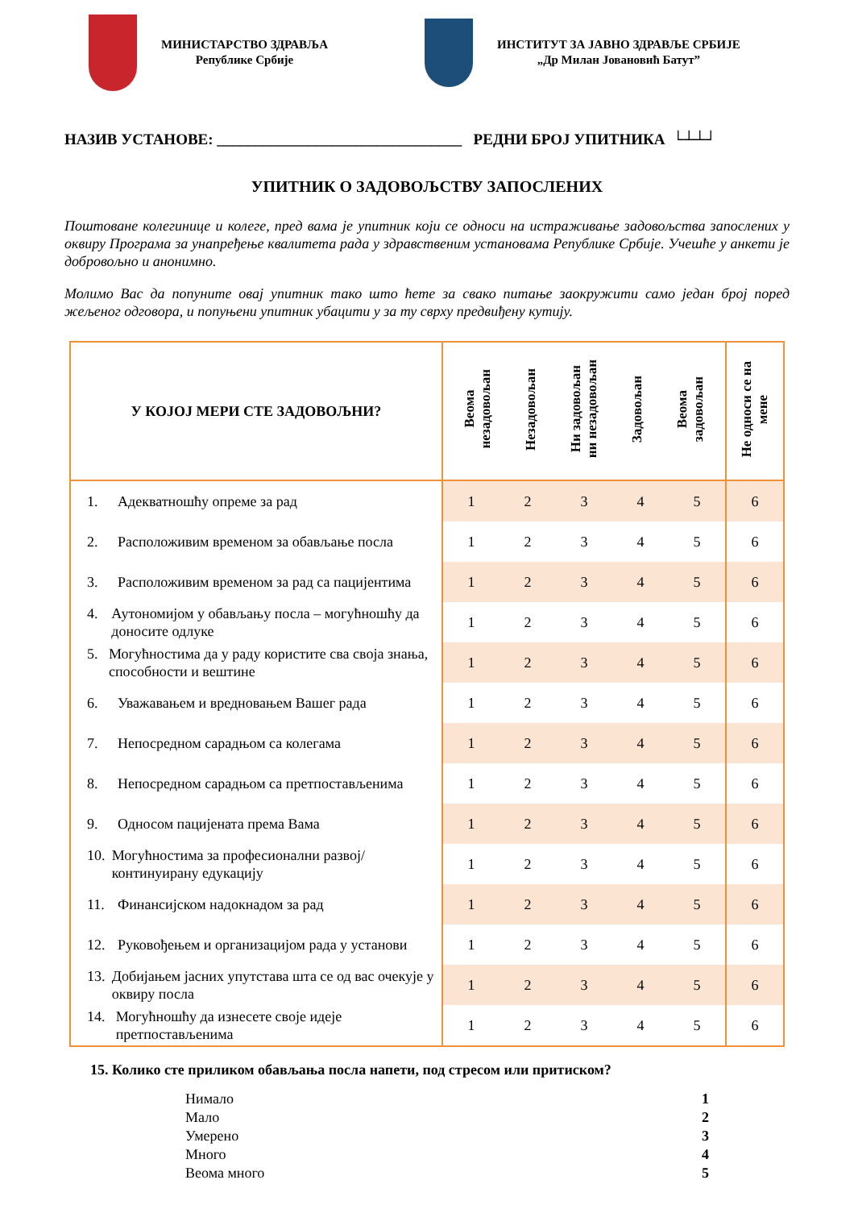МИНИСТАРСТВО ЗДРАВЉА
Републике Србије
ИНСТИТУТ ЗА ЈАВНО ЗДРАВЉЕ СРБИЈЕ
„Др Милан Јовановић Батут”
НАЗИВ УСТАНОВЕ: ________________________________ РЕДНИ БРОЈ УПИТНИКА └┴┴┘
УПИТНИК О ЗАДОВОЉСТВУ ЗАПОСЛЕНИХ
Поштоване колегинице и колеге, пред вама је упитник који се односи на истраживање задовољства запослених у оквиру Програма за унапређење квалитета рада у здравственим установама Републике Србије. Учешће у анкети је добровољно и анонимно.
Молимо Вас да попуните овај упитник тако што ћете за свако питање заокружити само један број поред жељеног одговора, и попуњени упитник убацити у за ту сврху предвиђену кутију.
| У КОЈОЈ МЕРИ СТЕ ЗАДОВОЉНИ? | / Веома незадовољан / Незадовољан / Ни задовољан ни незадовољан / Задовољан / Веома задовољан / / --- / --- / --- / --- / --- / | | | | | Не односи се на мене |
| --- | --- | --- | --- | --- | --- | --- |
| 1. Адекватношћу опреме за рад | 1 | 2 | 3 | 4 | 5 | 6 |
| 2. Расположивим временом за обављање посла | 1 | 2 | 3 | 4 | 5 | 6 |
| 3. Расположивим временом за рад са пацијентима | 1 | 2 | 3 | 4 | 5 | 6 |
| 4. Аутономијом у обављању посла – могућношћу да доносите одлуке | 1 | 2 | 3 | 4 | 5 | 6 |
| 5. Могућностима да у раду користите сва своја знања, способности и вештине | 1 | 2 | 3 | 4 | 5 | 6 |
| 6. Уважавањем и вредновањем Вашег рада | 1 | 2 | 3 | 4 | 5 | 6 |
| 7. Непосредном сарадњом са колегама | 1 | 2 | 3 | 4 | 5 | 6 |
| 8. Непосредном сарадњом са претпостављенима | 1 | 2 | 3 | 4 | 5 | 6 |
| 9. Односом пацијената према Вама | 1 | 2 | 3 | 4 | 5 | 6 |
| 10. Могућностима за професионални развој/ континуирану едукацију | 1 | 2 | 3 | 4 | 5 | 6 |
| 11. Финансијском надокнадом за рад | 1 | 2 | 3 | 4 | 5 | 6 |
| 12. Руковођењем и организацијом рада у установи | 1 | 2 | 3 | 4 | 5 | 6 |
| 13. Добијањем јасних упутстава шта се од вас очекује у оквиру посла | 1 | 2 | 3 | 4 | 5 | 6 |
| 14. Могућношћу да изнесете своје идеје претпостављенима | 1 | 2 | 3 | 4 | 5 | 6 |
15. Колико сте приликом обављања посла напети, под стресом или притиском?
Нимало 1
Мало 2
Умерено 3
Много 4
Веома много 5